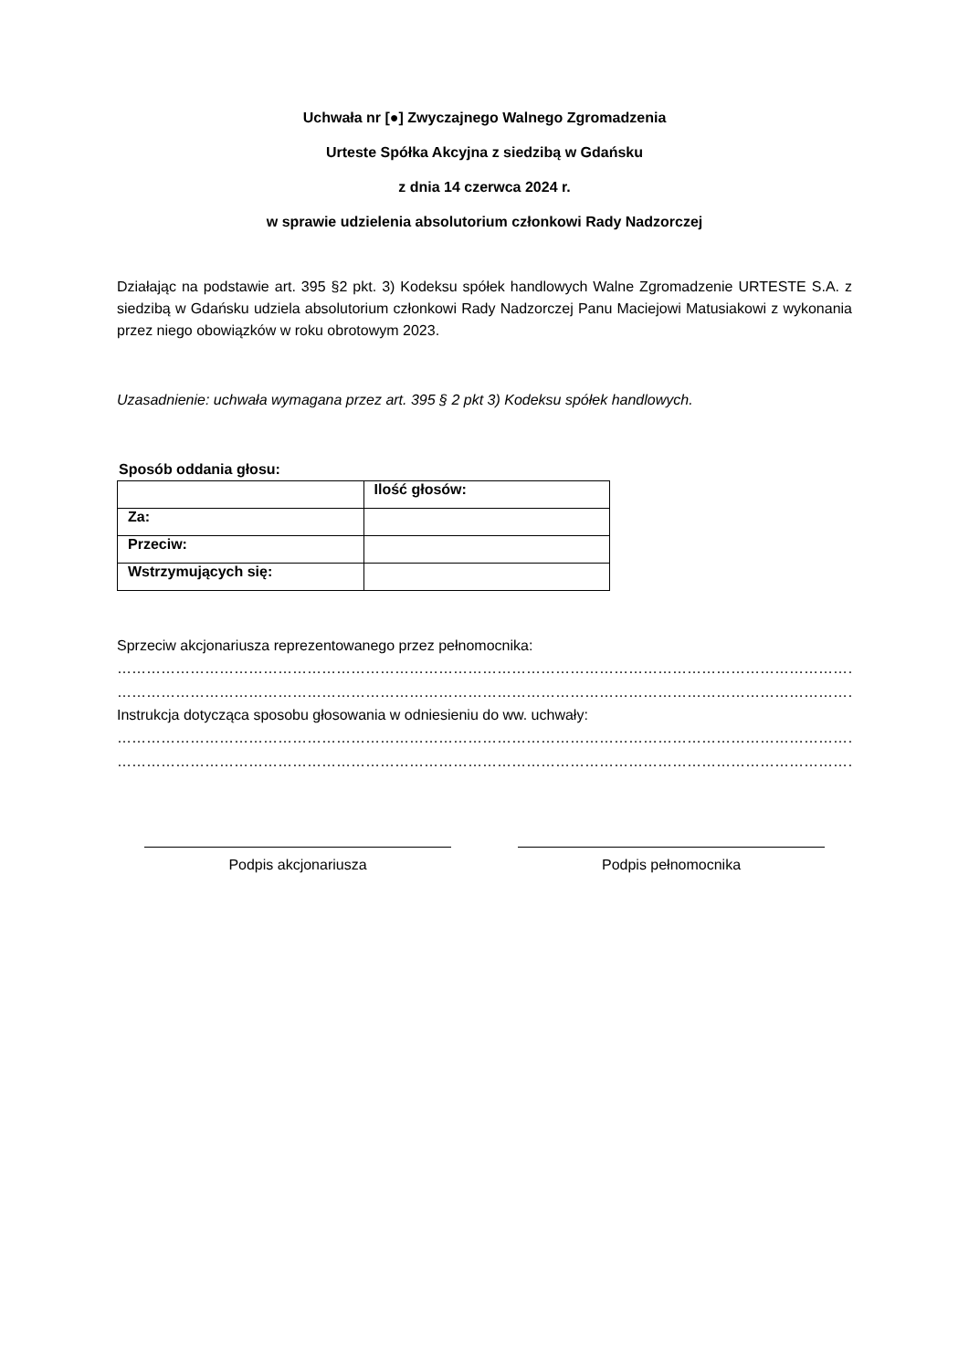Uchwała nr [●] Zwyczajnego Walnego Zgromadzenia
Urteste Spółka Akcyjna z siedzibą w Gdańsku
z dnia 14 czerwca 2024 r.
w sprawie udzielenia absolutorium członkowi Rady Nadzorczej
Działając na podstawie art. 395 §2 pkt. 3) Kodeksu spółek handlowych Walne Zgromadzenie URTESTE S.A. z siedzibą w Gdańsku udziela absolutorium członkowi Rady Nadzorczej Panu Maciejowi Matusiakowi z wykonania przez niego obowiązków w roku obrotowym 2023.
Uzasadnienie: uchwała wymagana przez art. 395 § 2 pkt 3) Kodeksu spółek handlowych.
Sposób oddania głosu:
| | Ilość głosów: |
| Za: | |
| Przeciw: | |
| Wstrzymujących się: | |
Sprzeciw akcjonariusza reprezentowanego przez pełnomocnika:
…………………………………………………………………………………………………………………………………………
…………………………………………………………………………………………………………………………………………
Instrukcja dotycząca sposobu głosowania w odniesieniu do ww. uchwały:
…………………………………………………………………………………………………………………………………………
…………………………………………………………………………………………………………………………………………
Podpis akcjonariusza Podpis pełnomocnika